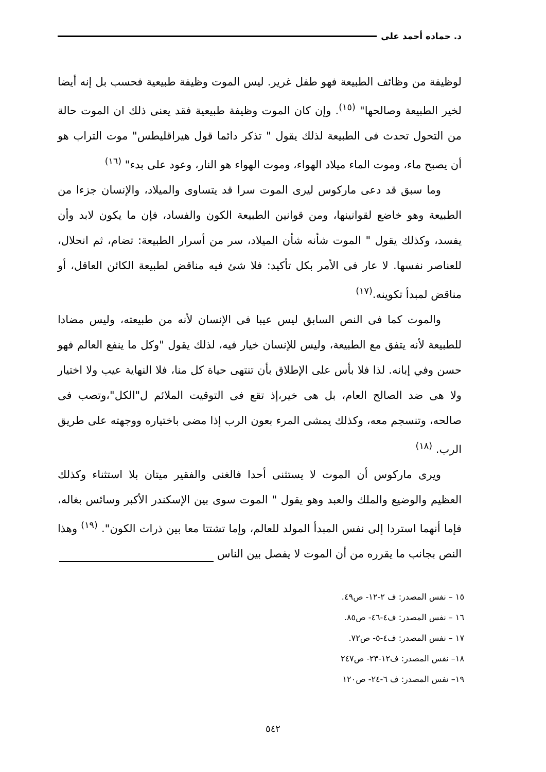د. حماده أحمد على
لوظيفة من وظائف الطبيعة فهو طفل غرير. ليس الموت وظيفة طبيعية فحسب بل إنه أيضا لخير الطبيعة وصالحها" <sup>(١٥)</sup>. وإن كان الموت وظيفة طبيعية فقد يعنى ذلك ان الموت حالة من التحول تحدث فى الطبيعة لذلك يقول " تذكر دائما قول هيراقليطس" موت التراب هو أن يصبح ماء، وموت الماء ميلاد الهواء، وموت الهواء هو النار، وعود على بدء" <sup>(١٦)</sup>
وما سبق قد دعى ماركوس ليرى الموت سرا قد يتساوى والميلاد، والإنسان جزءا من الطبيعة وهو خاضع لقوانينها، ومن قوانين الطبيعة الكون والفساد، فإن ما يكون لابد وأن يفسد، وكذلك يقول " الموت شأنه شأن الميلاد، سر من أسرار الطبيعة: تضام، ثم انحلال، للعناصر نفسها. لا عار فى الأمر بكل تأكيد: فلا شئ فيه مناقض لطبيعة الكائن العاقل، أو مناقض لمبدأ تكوينه.<sup>(١٧)</sup>
والموت كما فى النص السابق ليس عيبا فى الإنسان لأنه من طبيعته، وليس مضادا للطبيعة لأنه يتفق مع الطبيعة، وليس للإنسان خيار فيه، لذلك يقول "وكل ما ينفع العالم فهو حسن وفي إبانه. لذا فلا بأس على الإطلاق بأن تنتهى حياة كل منا، فلا النهاية عيب ولا اختيار ولا هى ضد الصالح العام، بل هى خير،إذ تقع فى التوقيت الملائم ل"الكل"،وتصب فى صالحه، وتنسجم معه، وكذلك يمشى المرء بعون الرب إذا مضى باختياره ووجهته على طريق الرب. <sup>(١٨)</sup>
ويرى ماركوس أن الموت لا يستثنى أحدا فالغنى والفقير ميتان بلا استثناء وكذلك العظيم والوضيع والملك والعبد وهو يقول " الموت سوى بين الإسكندر الأكبر وسائس بغاله، فإما أنهما استردا إلى نفس المبدأ المولد للعالم، وإما تشتتا معا بين ذرات الكون". <sup>(١٩)</sup> وهذا النص بجانب ما يقرره من أن الموت لا يفصل بين الناس
١٥ – نفس المصدر: ف ٢-١٢- ص٤٩.
١٦ – نفس المصدر: ف٤-٤٦- ص٨٥.
١٧ – نفس المصدر: ف٤-٥- ص٧٢.
١٨– نفس المصدر: ف١٢-٢٣- ص٢٤٧
١٩– نفس المصدر: ف ٦-٢٤- ص١٢٠
٥٤٢